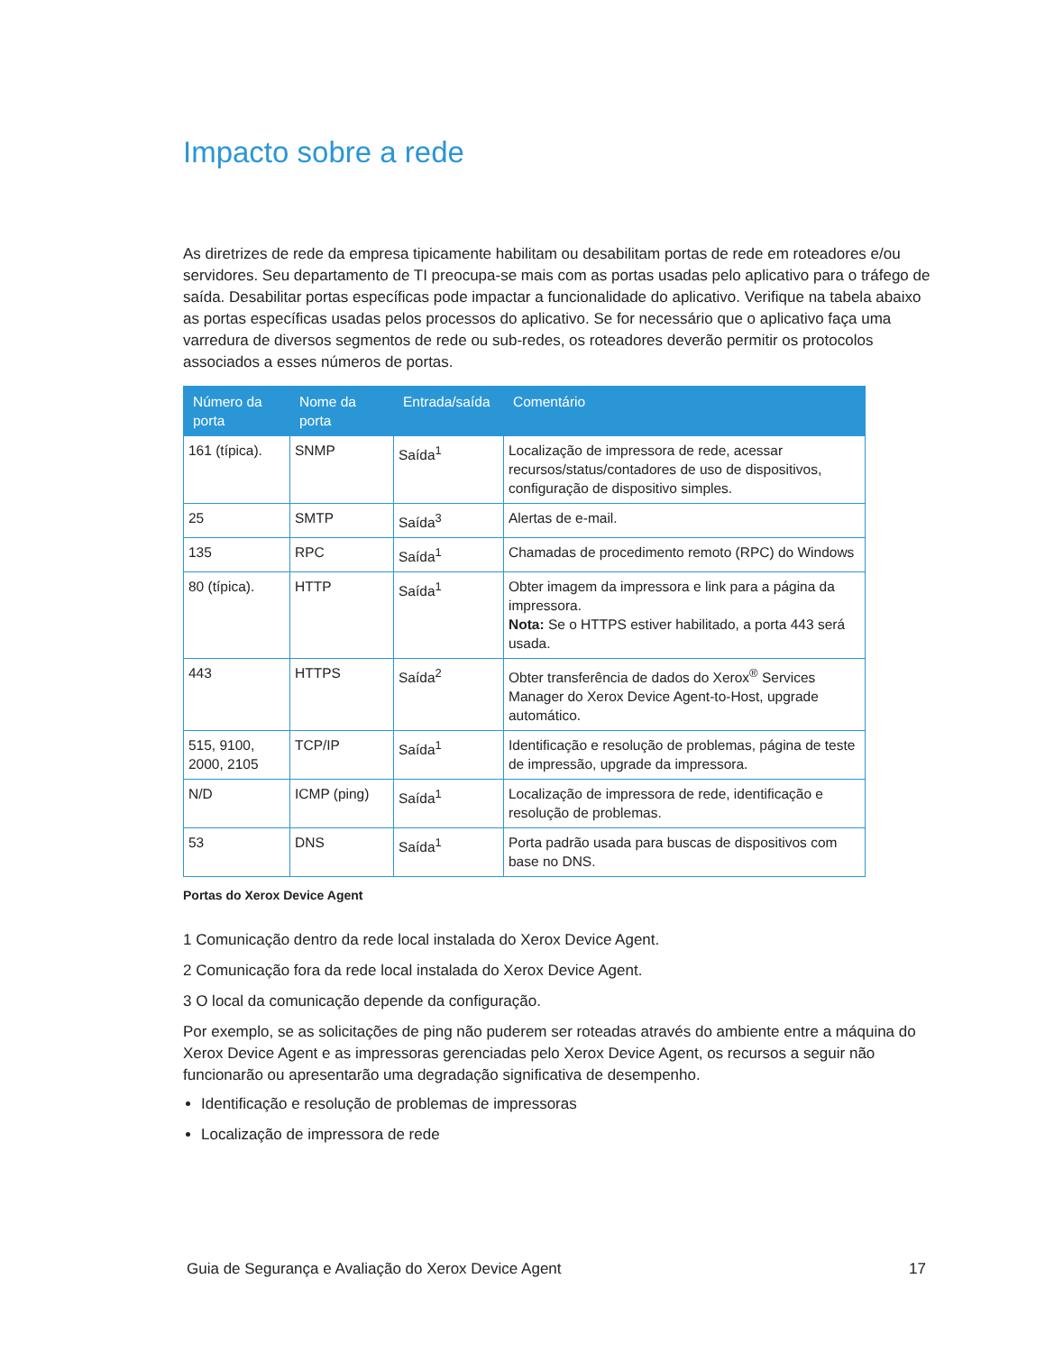Impacto sobre a rede
As diretrizes de rede da empresa tipicamente habilitam ou desabilitam portas de rede em roteadores e/ou servidores. Seu departamento de TI preocupa-se mais com as portas usadas pelo aplicativo para o tráfego de saída. Desabilitar portas específicas pode impactar a funcionalidade do aplicativo. Verifique na tabela abaixo as portas específicas usadas pelos processos do aplicativo. Se for necessário que o aplicativo faça uma varredura de diversos segmentos de rede ou sub-redes, os roteadores deverão permitir os protocolos associados a esses números de portas.
| Número da porta | Nome da porta | Entrada/saída | Comentário |
| --- | --- | --- | --- |
| 161 (típica). | SNMP | Saída<sup>1</sup> | Localização de impressora de rede, acessar recursos/status/contadores de uso de dispositivos, configuração de dispositivo simples. |
| 25 | SMTP | Saída<sup>3</sup> | Alertas de e-mail. |
| 135 | RPC | Saída<sup>1</sup> | Chamadas de procedimento remoto (RPC) do Windows |
| 80 (típica). | HTTP | Saída<sup>1</sup> | Obter imagem da impressora e link para a página da impressora. Nota: Se o HTTPS estiver habilitado, a porta 443 será usada. |
| 443 | HTTPS | Saída<sup>2</sup> | Obter transferência de dados do Xerox<sup>®</sup> Services Manager do Xerox Device Agent-to-Host, upgrade automático. |
| 515, 9100, 2000, 2105 | TCP/IP | Saída<sup>1</sup> | Identificação e resolução de problemas, página de teste de impressão, upgrade da impressora. |
| N/D | ICMP (ping) | Saída<sup>1</sup> | Localização de impressora de rede, identificação e resolução de problemas. |
| 53 | DNS | Saída<sup>1</sup> | Porta padrão usada para buscas de dispositivos com base no DNS. |
Portas do Xerox Device Agent
1 Comunicação dentro da rede local instalada do Xerox Device Agent.
2 Comunicação fora da rede local instalada do Xerox Device Agent.
3 O local da comunicação depende da configuração.
Por exemplo, se as solicitações de ping não puderem ser roteadas através do ambiente entre a máquina do Xerox Device Agent e as impressoras gerenciadas pelo Xerox Device Agent, os recursos a seguir não funcionarão ou apresentarão uma degradação significativa de desempenho.
Identificação e resolução de problemas de impressoras
Localização de impressora de rede
Guia de Segurança e Avaliação do Xerox Device Agent 17